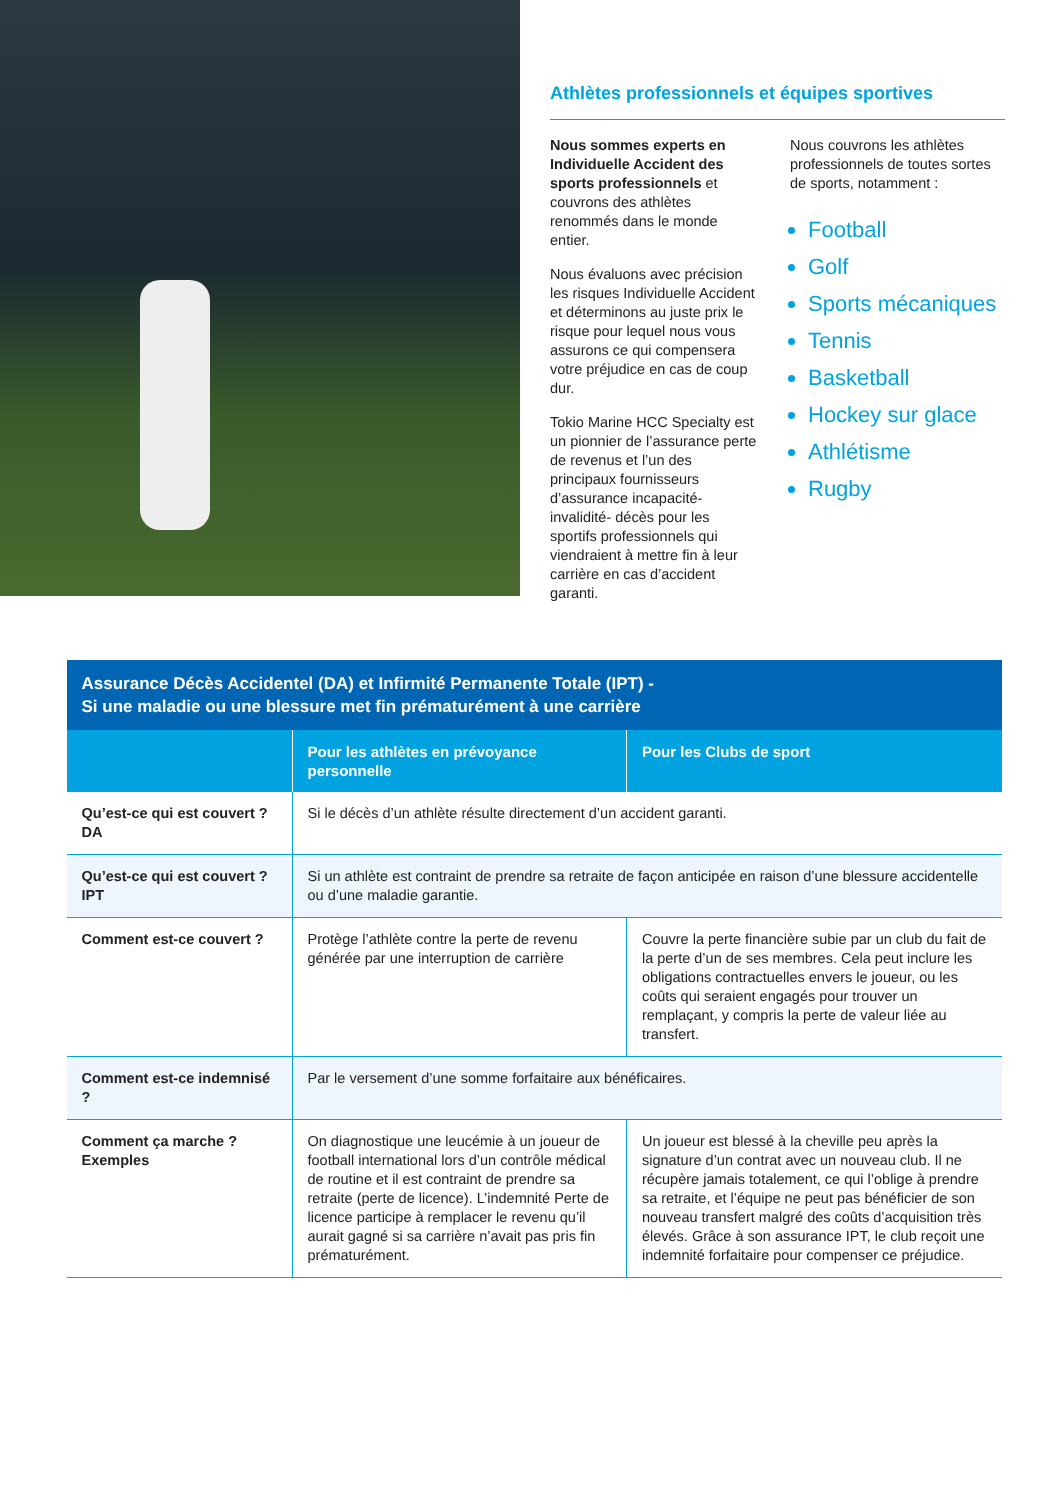Athlètes professionnels et équipes sportives
Nous sommes experts en Individuelle Accident des sports professionnels et couvrons des athlètes renommés dans le monde entier.
Nous évaluons avec précision les risques Individuelle Accident et déterminons au juste prix le risque pour lequel nous vous assurons ce qui compensera votre préjudice en cas de coup dur.
Tokio Marine HCC Specialty est un pionnier de l’assurance perte de revenus et l’un des principaux fournisseurs d’assurance incapacité-invalidité- décès pour les sportifs professionnels qui viendraient à mettre fin à leur carrière en cas d’accident garanti.
Nous couvrons les athlètes professionnels de toutes sortes de sports, notamment :
Football
Golf
Sports mécaniques
Tennis
Basketball
Hockey sur glace
Athlétisme
Rugby
| Assurance Décès Accidentel (DA) et Infirmité Permanente Totale (IPT) - Si une maladie ou une blessure met fin prématurément à une carrière | | |
| --- | --- | --- |
| | Pour les athlètes en prévoyance personnelle | Pour les Clubs de sport |
| Qu’est-ce qui est couvert ? DA | Si le décès d’un athlète résulte directement d’un accident garanti. | |
| Qu’est-ce qui est couvert ? IPT | Si un athlète est contraint de prendre sa retraite de façon anticipée en raison d’une blessure accidentelle ou d’une maladie garantie. | |
| Comment est-ce couvert ? | Protège l’athlète contre la perte de revenu générée par une interruption de carrière | Couvre la perte financière subie par un club du fait de la perte d’un de ses membres. Cela peut inclure les obligations contractuelles envers le joueur, ou les coûts qui seraient engagés pour trouver un remplaçant, y compris la perte de valeur liée au transfert. |
| Comment est-ce indemnisé ? | Par le versement d’une somme forfaitaire aux bénéficaires. | |
| Comment ça marche ? Exemples | On diagnostique une leucémie à un joueur de football international lors d’un contrôle médical de routine et il est contraint de prendre sa retraite (perte de licence). L’indemnité Perte de licence participe à remplacer le revenu qu’il aurait gagné si sa carrière n’avait pas pris fin prématurément. | Un joueur est blessé à la cheville peu après la signature d’un contrat avec un nouveau club. Il ne récupère jamais totalement, ce qui l’oblige à prendre sa retraite, et l’équipe ne peut pas bénéficier de son nouveau transfert malgré des coûts d’acquisition très élevés. Grâce à son assurance IPT, le club reçoit une indemnité forfaitaire pour compenser ce préjudice. |